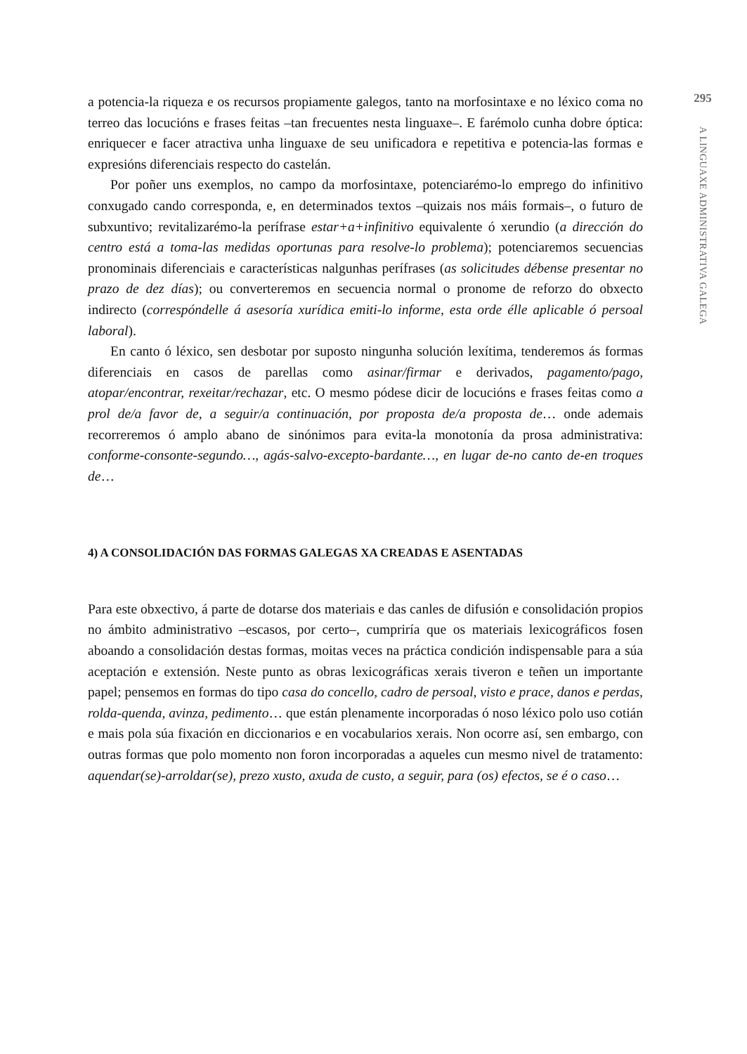295
A LINGUAXE ADMINISTRATIVA GALEGA
a potencia-la riqueza e os recursos propiamente galegos, tanto na morfosintaxe e no léxico coma no terreo das locucións e frases feitas –tan frecuentes nesta linguaxe–. E farémolo cunha dobre óptica: enriquecer e facer atractiva unha linguaxe de seu unificadora e repetitiva e potencia-las formas e expresións diferenciais respecto do castelán.
Por poñer uns exemplos, no campo da morfosintaxe, potenciarémo-lo emprego do infinitivo conxugado cando corresponda, e, en determinados textos –quizais nos máis formais–, o futuro de subxuntivo; revitalizarémo-la perífrase estar+a+infinitivo equivalente ó xerundio (a dirección do centro está a toma-las medidas oportunas para resolve-lo problema); potenciaremos secuencias pronominais diferenciais e características nalgunhas perífrases (as solicitudes débense presentar no prazo de dez días); ou converteremos en secuencia normal o pronome de reforzo do obxecto indirecto (correspóndelle á asesoría xurídica emiti-lo informe, esta orde élle aplicable ó persoal laboral).
En canto ó léxico, sen desbotar por suposto ningunha solución lexítima, tenderemos ás formas diferenciais en casos de parellas como asinar/firmar e derivados, pagamento/pago, atopar/encontrar, rexeitar/rechazar, etc. O mesmo pódese dicir de locucións e frases feitas como a prol de/a favor de, a seguir/a continuación, por proposta de/a proposta de… onde ademais recorreremos ó amplo abano de sinónimos para evita-la monotonía da prosa administrativa: conforme-consonte-segundo…, agás-salvo-excepto-bardante…, en lugar de-no canto de-en troques de…
4) A CONSOLIDACIÓN DAS FORMAS GALEGAS XA CREADAS E ASENTADAS
Para este obxectivo, á parte de dotarse dos materiais e das canles de difusión e consolidación propios no ámbito administrativo –escasos, por certo–, cumpriría que os materiais lexicográficos fosen aboando a consolidación destas formas, moitas veces na práctica condición indispensable para a súa aceptación e extensión. Neste punto as obras lexicográficas xerais tiveron e teñen un importante papel; pensemos en formas do tipo casa do concello, cadro de persoal, visto e prace, danos e perdas, rolda-quenda, avinza, pedimento… que están plenamente incorporadas ó noso léxico polo uso cotián e mais pola súa fixación en diccionarios e en vocabularios xerais. Non ocorre así, sen embargo, con outras formas que polo momento non foron incorporadas a aqueles cun mesmo nivel de tratamento: aquendar(se)-arroldar(se), prezo xusto, axuda de custo, a seguir, para (os) efectos, se é o caso…